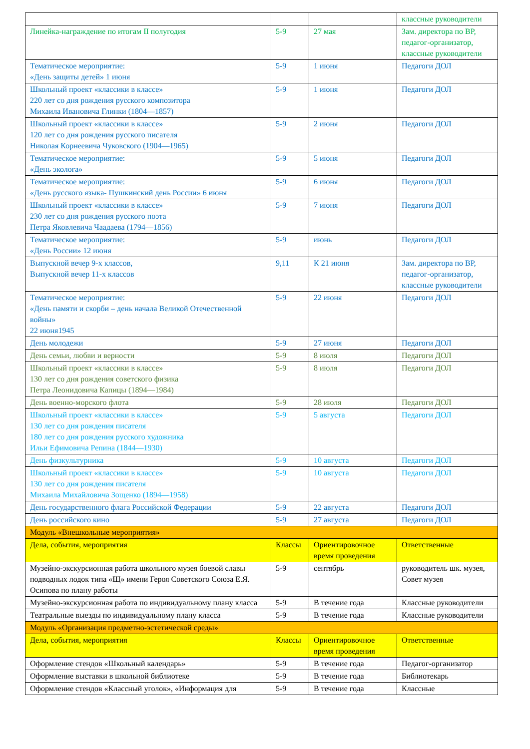| | | | классные руководители |
| Линейка-награждение по итогам II полугодия | 5-9 | 27 мая | Зам. директора по ВР, педагог-организатор, классные руководители |
| Тематическое мероприятие: «День защиты детей» 1 июня | 5-9 | 1 июня | Педагоги ДОЛ |
| Школьный проект «классики в классе» 220 лет со дня рождения русского композитора Михаила Ивановича Глинки (1804—1857) | 5-9 | 1 июня | Педагоги ДОЛ |
| Школьный проект «классики в классе» 120 лет со дня рождения русского писателя Николая Корнеевича Чуковского (1904—1965) | 5-9 | 2 июня | Педагоги ДОЛ |
| Тематическое мероприятие: «День эколога» | 5-9 | 5 июня | Педагоги ДОЛ |
| Тематическое мероприятие: «День русского языка- Пушкинский день России» 6 июня | 5-9 | 6 июня | Педагоги ДОЛ |
| Школьный проект «классики в классе» 230 лет со дня рождения русского поэта Петра Яковлевича Чаадаева (1794—1856) | 5-9 | 7 июня | Педагоги ДОЛ |
| Тематическое мероприятие: «День России» 12 июня | 5-9 | июнь | Педагоги ДОЛ |
| Выпускной вечер 9-х классов, Выпускной вечер 11-х классов | 9,11 | К 21 июня | Зам. директора по ВР, педагог-организатор, классные руководители |
| Тематическое мероприятие: «День памяти и скорби – день начала Великой Отечественной войны» 22 июня1945 | 5-9 | 22 июня | Педагоги ДОЛ |
| День молодежи | 5-9 | 27 июня | Педагоги ДОЛ |
| День семьи, любви и верности | 5-9 | 8 июля | Педагоги ДОЛ |
| Школьный проект «классики в классе» 130 лет со дня рождения советского физика Петра Леонидовича Капицы (1894—1984) | 5-9 | 8 июля | Педагоги ДОЛ |
| День военно-морского флота | 5-9 | 28 июля | Педагоги ДОЛ |
| Школьный проект «классики в классе» 130 лет со дня рождения писателя 180 лет со дня рождения русского художника Ильи Ефимовича Репина (1844—1930) | 5-9 | 5 августа | Педагоги ДОЛ |
| День физкультурника | 5-9 | 10 августа | Педагоги ДОЛ |
| Школьный проект «классики в классе» 130 лет со дня рождения писателя Михаила Михайловича Зощенко (1894—1958) | 5-9 | 10 августа | Педагоги ДОЛ |
| День государственного флага Российской Федерации | 5-9 | 22 августа | Педагоги ДОЛ |
| День российского кино | 5-9 | 27 августа | Педагоги ДОЛ |
| Модуль «Внешкольные мероприятия» | | | |
| Дела, события, мероприятия | Классы | Ориентировочное время проведения | Ответственные |
| Музейно-экскурсионная работа школьного музея боевой славы подводных лодок типа «Щ» имени Героя Советского Союза Е.Я. Осипова по плану работы | 5-9 | сентябрь | руководитель шк. музея, Совет музея |
| Музейно-экскурсионная работа по индивидуальному плану класса | 5-9 | В течение года | Классные руководители |
| Театральные выезды по индивидуальному плану класса | 5-9 | В течение года | Классные руководители |
| Модуль «Организация предметно-эстетической среды» | | | |
| Дела, события, мероприятия | Классы | Ориентировочное время проведения | Ответственные |
| Оформление стендов «Школьный календарь» | 5-9 | В течение года | Педагог-организатор |
| Оформление выставки в школьной библиотеке | 5-9 | В течение года | Библиотекарь |
| Оформление стендов «Классный уголок», «Информация для | 5-9 | В течение года | Классные |